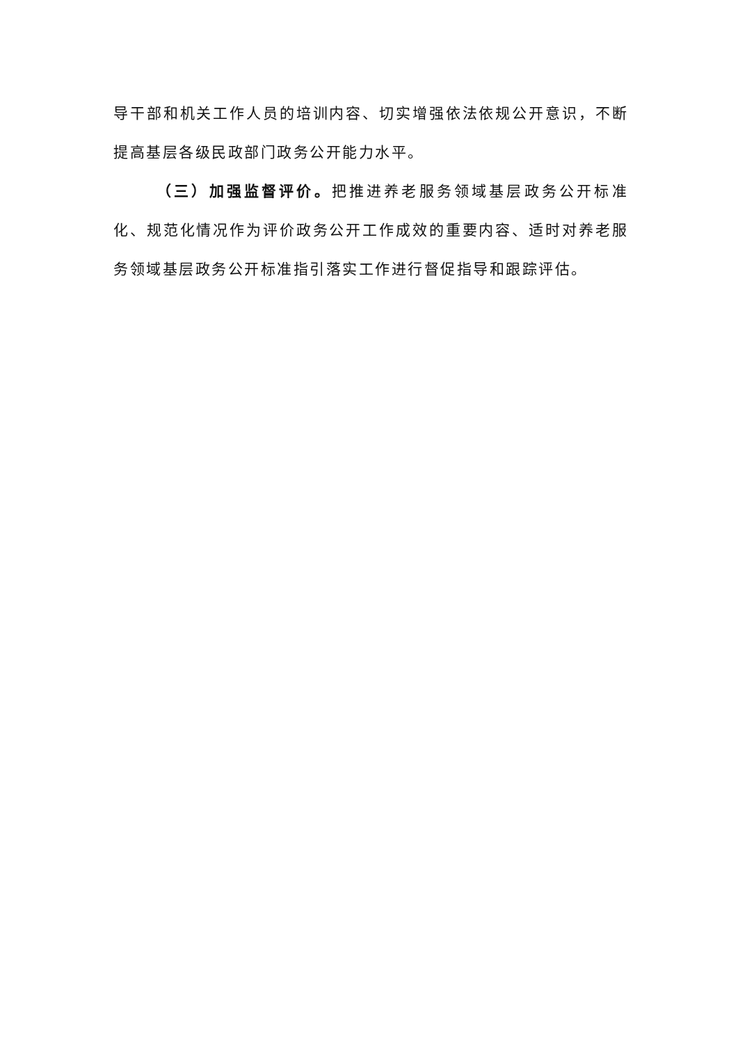导干部和机关工作人员的培训内容、切实增强依法依规公开意识，不断提高基层各级民政部门政务公开能力水平。
（三）加强监督评价。把推进养老服务领域基层政务公开标准化、规范化情况作为评价政务公开工作成效的重要内容、适时对养老服务领域基层政务公开标准指引落实工作进行督促指导和跟踪评估。